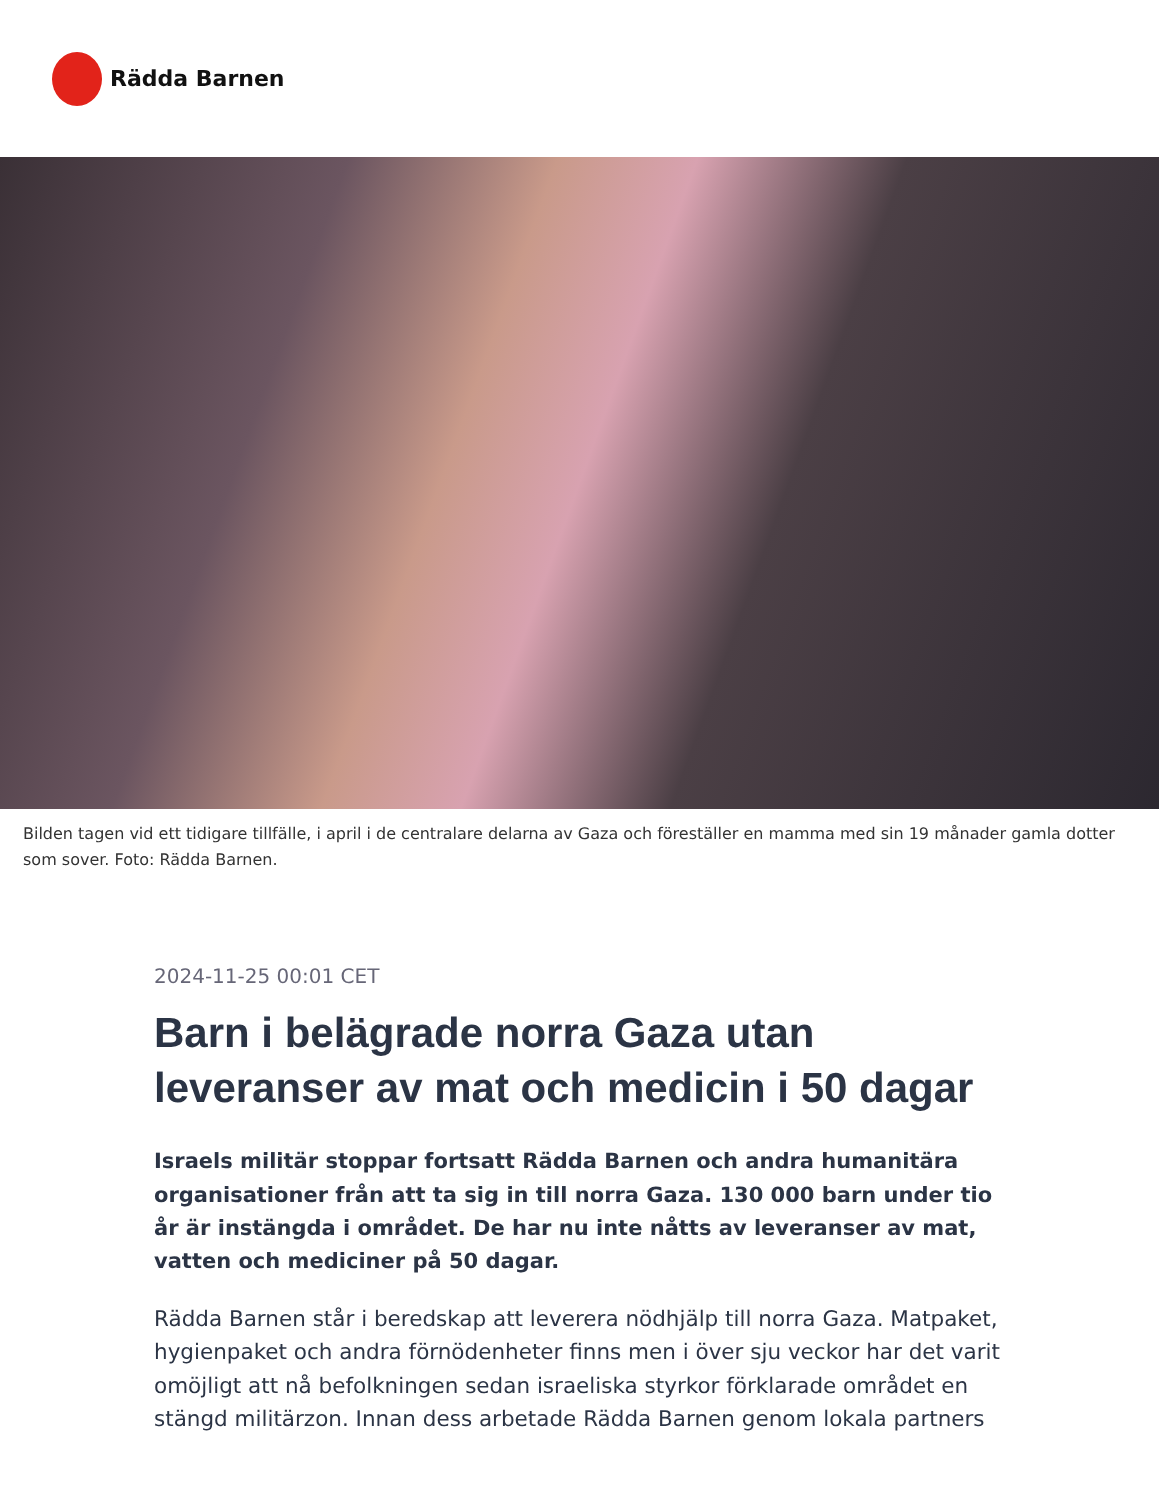Rädda Barnen
Bilden tagen vid ett tidigare tillfälle, i april i de centralare delarna av Gaza och föreställer en mamma med sin 19 månader gamla dotter som sover. Foto: Rädda Barnen.
2024-11-25 00:01 CET
Barn i belägrade norra Gaza utan leveranser av mat och medicin i 50 dagar
Israels militär stoppar fortsatt Rädda Barnen och andra humanitära organisationer från att ta sig in till norra Gaza. 130 000 barn under tio år är instängda i området. De har nu inte nåtts av leveranser av mat, vatten och mediciner på 50 dagar.
Rädda Barnen står i beredskap att leverera nödhjälp till norra Gaza. Matpaket, hygienpaket och andra förnödenheter finns men i över sju veckor har det varit omöjligt att nå befolkningen sedan israeliska styrkor förklarade området en stängd militärzon. Innan dess arbetade Rädda Barnen genom lokala partners